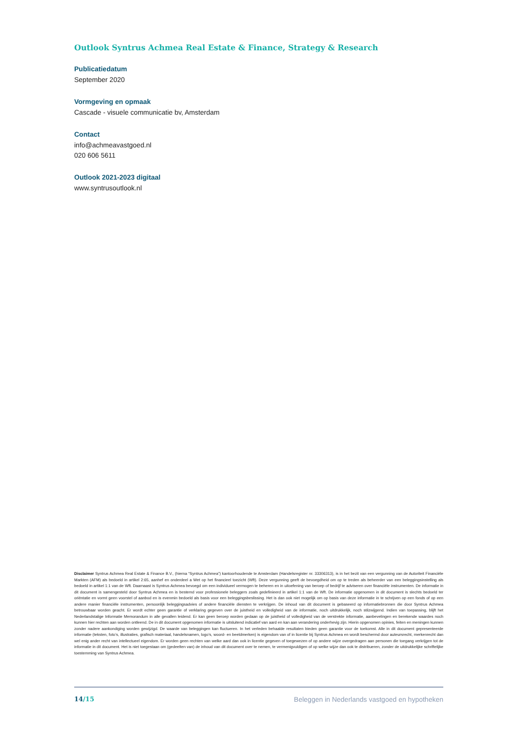Outlook Syntrus Achmea Real Estate & Finance, Strategy & Research
Publicatiedatum
September 2020
Vormgeving en opmaak
Cascade - visuele communicatie bv, Amsterdam
Contact
info@achmeavastgoed.nl
020 606 5611
Outlook 2021-2023 digitaal
www.syntrusoutlook.nl
Disclaimer Syntrus Achmea Real Estate & Finance B.V., (hierna “Syntrus Achmea”) kantoorhoudende te Amsterdam (Handelsregister nr. 33306313), is in het bezit van een vergunning van de Autoriteit Financiële Markten (AFM) als bedoeld in artikel 2:65, aanhef en onderdeel a Wet op het financieel toezicht (Wft). Deze vergunning geeft de bevoegdheid om op te treden als beheerder van een beleggingsinstelling als bedoeld in artikel 1:1 van de Wft. Daarnaast is Syntrus Achmea bevoegd om een individueel vermogen te beheren en in uitoefening van beroep of bedrijf te adviseren over financiële instrumenten. De informatie in dit document is samengesteld door Syntrus Achmea en is bestemd voor professionele beleggers zoals gedefinieerd in artikel 1:1 van de Wft. De informatie opgenomen in dit document is slechts bedoeld ter oriëntatie en vormt geen voorstel of aanbod en is evenmin bedoeld als basis voor een beleggingsbeslissing. Het is dan ook niet mogelijk om op basis van deze informatie in te schrijven op een fonds of op een andere manier financiële instrumenten, persoonlijk beleggingsadvies of andere financiële diensten te verkrijgen. De inhoud van dit document is gebaseerd op informatiebronnen die door Syntrus Achmea betrouwbaar worden geacht. Er wordt echter geen garantie of verklaring gegeven over de juistheid en volledigheid van de informatie, noch uitdrukkelijk, noch stilzwijgend. Indien van toepassing, blijft het Nederlandstalige Informatie Memorandum in alle gevallen leidend. Er kan geen beroep worden gedaan op de juistheid of volledigheid van de verstrekte informatie, aanbevelingen en berekende waardes noch kunnen hier rechten aan worden ontleend. De in dit document opgenomen informatie is uitsluitend indicatief van aard en kan aan verandering onderhevig zijn. Hierin opgenomen opinies, feiten en meningen kunnen zonder nadere aankondiging worden gewijzigd. De waarde van beleggingen kan fluctueren. In het verleden behaalde resultaten bieden geen garantie voor de toekomst. Alle in dit document gepresenteerde informatie (teksten, foto’s, illustraties, grafisch materiaal, handelsnamen, logo’s, woord- en beeldmerken) is eigendom van of in licentie bij Syntrus Achmea en wordt beschermd door auteursrecht, merkenrecht dan wel enig ander recht van intellectueel eigendom. Er worden geen rechten van welke aard dan ook in licentie gegeven of toegewezen of op andere wijze overgedragen aan personen die toegang verkrijgen tot de informatie in dit document. Het is niet toegestaan om (gedeelten van) de inhoud van dit document over te nemen, te vermenigvuldigen of op welke wijze dan ook te distribueren, zonder de uitdrukkelijke schriftelijke toestemming van Syntrus Achmea.
14/15 Beleggen in Nederlands vastgoed en hypotheken